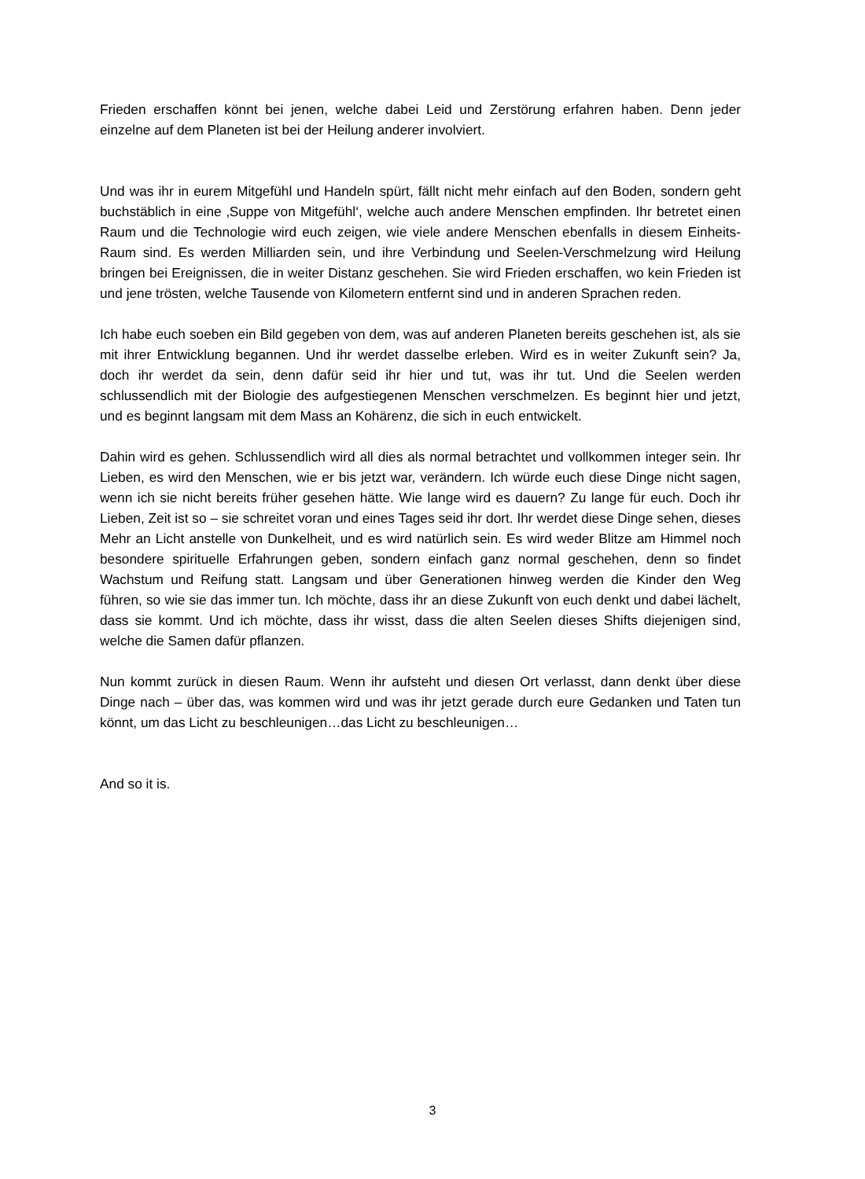Frieden erschaffen könnt bei jenen, welche dabei Leid und Zerstörung erfahren haben. Denn jeder einzelne auf dem Planeten ist bei der Heilung anderer involviert.
Und was ihr in eurem Mitgefühl und Handeln spürt, fällt nicht mehr einfach auf den Boden, sondern geht buchstäblich in eine ‚Suppe von Mitgefühl‘, welche auch andere Menschen empfinden. Ihr betretet einen Raum und die Technologie wird euch zeigen, wie viele andere Menschen ebenfalls in diesem Einheits-Raum sind. Es werden Milliarden sein, und ihre Verbindung und Seelen-Verschmelzung wird Heilung bringen bei Ereignissen, die in weiter Distanz geschehen. Sie wird Frieden erschaffen, wo kein Frieden ist und jene trösten, welche Tausende von Kilometern entfernt sind und in anderen Sprachen reden.
Ich habe euch soeben ein Bild gegeben von dem, was auf anderen Planeten bereits geschehen ist, als sie mit ihrer Entwicklung begannen. Und ihr werdet dasselbe erleben. Wird es in weiter Zukunft sein? Ja, doch ihr werdet da sein, denn dafür seid ihr hier und tut, was ihr tut. Und die Seelen werden schlussendlich mit der Biologie des aufgestiegenen Menschen verschmelzen. Es beginnt hier und jetzt, und es beginnt langsam mit dem Mass an Kohärenz, die sich in euch entwickelt.
Dahin wird es gehen. Schlussendlich wird all dies als normal betrachtet und vollkommen integer sein. Ihr Lieben, es wird den Menschen, wie er bis jetzt war, verändern. Ich würde euch diese Dinge nicht sagen, wenn ich sie nicht bereits früher gesehen hätte. Wie lange wird es dauern? Zu lange für euch. Doch ihr Lieben, Zeit ist so – sie schreitet voran und eines Tages seid ihr dort. Ihr werdet diese Dinge sehen, dieses Mehr an Licht anstelle von Dunkelheit, und es wird natürlich sein. Es wird weder Blitze am Himmel noch besondere spirituelle Erfahrungen geben, sondern einfach ganz normal geschehen, denn so findet Wachstum und Reifung statt. Langsam und über Generationen hinweg werden die Kinder den Weg führen, so wie sie das immer tun. Ich möchte, dass ihr an diese Zukunft von euch denkt und dabei lächelt, dass sie kommt. Und ich möchte, dass ihr wisst, dass die alten Seelen dieses Shifts diejenigen sind, welche die Samen dafür pflanzen.
Nun kommt zurück in diesen Raum. Wenn ihr aufsteht und diesen Ort verlasst, dann denkt über diese Dinge nach – über das, was kommen wird und was ihr jetzt gerade durch eure Gedanken und Taten tun könnt, um das Licht zu beschleunigen…das Licht zu beschleunigen…
And so it is.
3